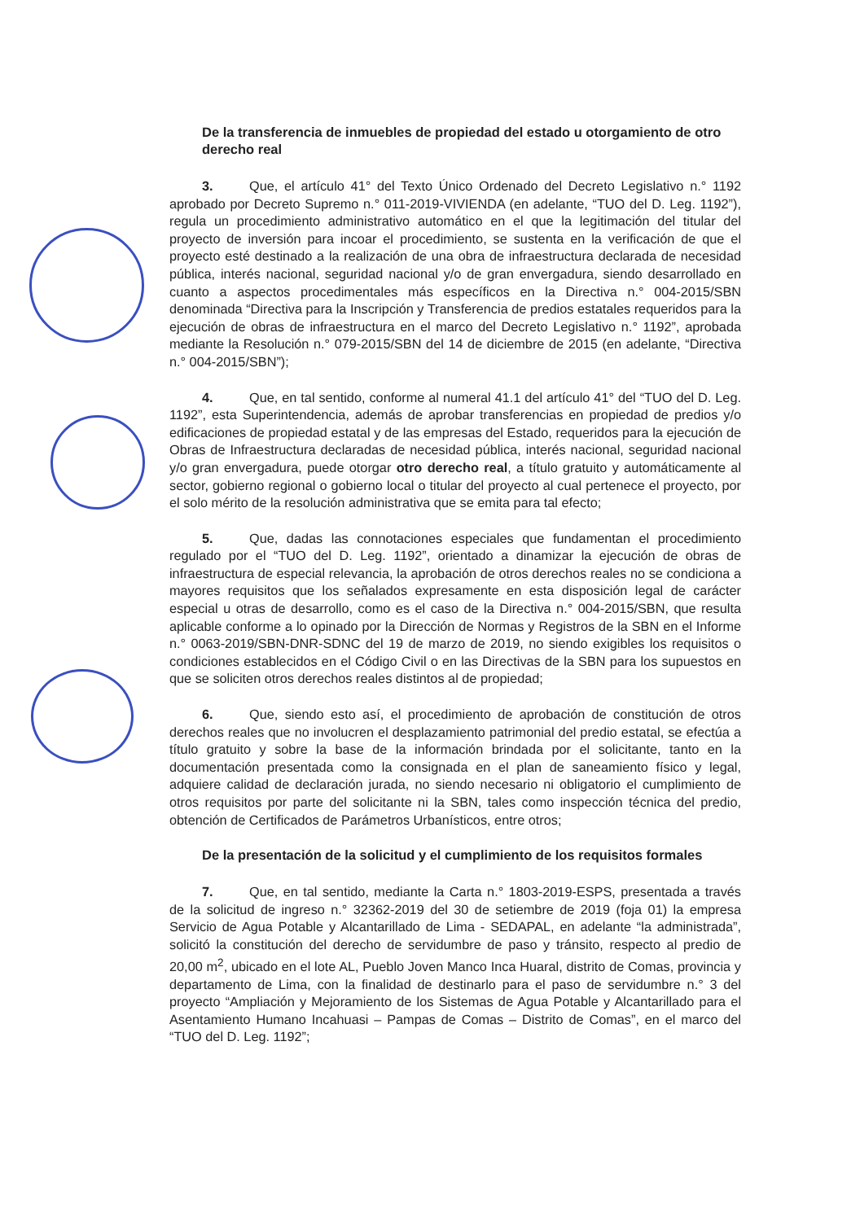De la transferencia de inmuebles de propiedad del estado u otorgamiento de otro derecho real
3. Que, el artículo 41° del Texto Único Ordenado del Decreto Legislativo n.° 1192 aprobado por Decreto Supremo n.° 011-2019-VIVIENDA (en adelante, “TUO del D. Leg. 1192”), regula un procedimiento administrativo automático en el que la legitimación del titular del proyecto de inversión para incoar el procedimiento, se sustenta en la verificación de que el proyecto esté destinado a la realización de una obra de infraestructura declarada de necesidad pública, interés nacional, seguridad nacional y/o de gran envergadura, siendo desarrollado en cuanto a aspectos procedimentales más específicos en la Directiva n.° 004-2015/SBN denominada “Directiva para la Inscripción y Transferencia de predios estatales requeridos para la ejecución de obras de infraestructura en el marco del Decreto Legislativo n.° 1192”, aprobada mediante la Resolución n.° 079-2015/SBN del 14 de diciembre de 2015 (en adelante, “Directiva n.° 004-2015/SBN”);
4. Que, en tal sentido, conforme al numeral 41.1 del artículo 41° del “TUO del D. Leg. 1192”, esta Superintendencia, además de aprobar transferencias en propiedad de predios y/o edificaciones de propiedad estatal y de las empresas del Estado, requeridos para la ejecución de Obras de Infraestructura declaradas de necesidad pública, interés nacional, seguridad nacional y/o gran envergadura, puede otorgar otro derecho real, a título gratuito y automáticamente al sector, gobierno regional o gobierno local o titular del proyecto al cual pertenece el proyecto, por el solo mérito de la resolución administrativa que se emita para tal efecto;
5. Que, dadas las connotaciones especiales que fundamentan el procedimiento regulado por el “TUO del D. Leg. 1192”, orientado a dinamizar la ejecución de obras de infraestructura de especial relevancia, la aprobación de otros derechos reales no se condiciona a mayores requisitos que los señalados expresamente en esta disposición legal de carácter especial u otras de desarrollo, como es el caso de la Directiva n.° 004-2015/SBN, que resulta aplicable conforme a lo opinado por la Dirección de Normas y Registros de la SBN en el Informe n.° 0063-2019/SBN-DNR-SDNC del 19 de marzo de 2019, no siendo exigibles los requisitos o condiciones establecidos en el Código Civil o en las Directivas de la SBN para los supuestos en que se soliciten otros derechos reales distintos al de propiedad;
6. Que, siendo esto así, el procedimiento de aprobación de constitución de otros derechos reales que no involucren el desplazamiento patrimonial del predio estatal, se efectúa a título gratuito y sobre la base de la información brindada por el solicitante, tanto en la documentación presentada como la consignada en el plan de saneamiento físico y legal, adquiere calidad de declaración jurada, no siendo necesario ni obligatorio el cumplimiento de otros requisitos por parte del solicitante ni la SBN, tales como inspección técnica del predio, obtención de Certificados de Parámetros Urbanísticos, entre otros;
De la presentación de la solicitud y el cumplimiento de los requisitos formales
7. Que, en tal sentido, mediante la Carta n.° 1803-2019-ESPS, presentada a través de la solicitud de ingreso n.° 32362-2019 del 30 de setiembre de 2019 (foja 01) la empresa Servicio de Agua Potable y Alcantarillado de Lima - SEDAPAL, en adelante “la administrada”, solicitó la constitución del derecho de servidumbre de paso y tránsito, respecto al predio de 20,00 m<sup>2</sup>, ubicado en el lote AL, Pueblo Joven Manco Inca Huaral, distrito de Comas, provincia y departamento de Lima, con la finalidad de destinarlo para el paso de servidumbre n.° 3 del proyecto “Ampliación y Mejoramiento de los Sistemas de Agua Potable y Alcantarillado para el Asentamiento Humano Incahuasi – Pampas de Comas – Distrito de Comas”, en el marco del “TUO del D. Leg. 1192”;